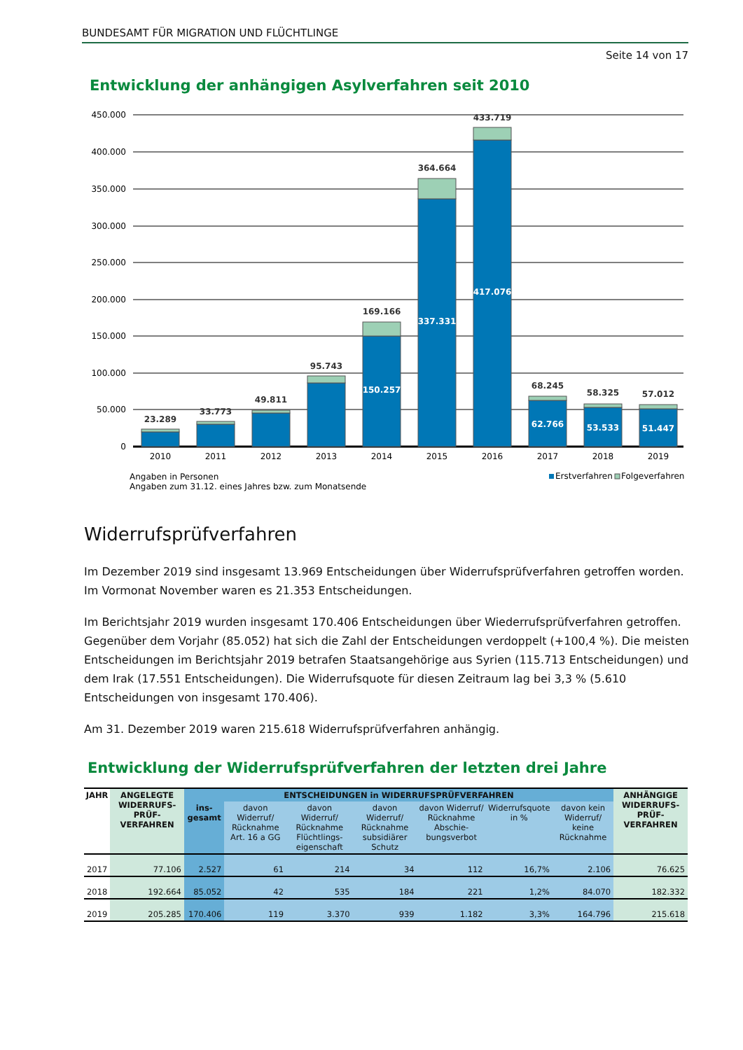BUNDESAMT FÜR MIGRATION UND FLÜCHTLINGE
Seite 14 von 17
Entwicklung der anhängigen Asylverfahren seit 2010
450.000
400.000
350.000
300.000
250.000
200.000
150.000
100.000
50.000
0
23.289
33.773
49.811
95.743
169.166
364.664
433.719
68.245
58.325
57.012
150.257
337.331
417.076
62.766
53.533
51.447
2010
2011
2012
2013
2014
2015
2016
2017
2018
2019
Angaben in Personen
Angaben zum 31.12. eines Jahres bzw. zum Monatsende
Erstverfahren
Folgeverfahren
Widerrufsprüfverfahren
Im Dezember 2019 sind insgesamt 13.969 Entscheidungen über Widerrufsprüfverfahren getroffen worden. Im Vormonat November waren es 21.353 Entscheidungen.
Im Berichtsjahr 2019 wurden insgesamt 170.406 Entscheidungen über Wiederrufsprüfverfahren getroffen. Gegenüber dem Vorjahr (85.052) hat sich die Zahl der Entscheidungen verdoppelt (+100,4 %). Die meisten Entscheidungen im Berichtsjahr 2019 betrafen Staatsangehörige aus Syrien (115.713 Entscheidungen) und dem Irak (17.551 Entscheidungen). Die Widerrufsquote für diesen Zeitraum lag bei 3,3 % (5.610 Entscheidungen von insgesamt 170.406).
Am 31. Dezember 2019 waren 215.618 Widerrufsprüfverfahren anhängig.
Entwicklung der Widerrufsprüfverfahren der letzten drei Jahre
| JAHR | ANGELEGTE WIDERRUFS-PRÜF-VERFAHREN | ENTSCHEIDUNGEN in WIDERRUFSPRÜFVERFAHREN | | | | | | | ANHÄNGIGE WIDERRUFS-PRÜF-VERFAHREN |
| --- | --- | --- | --- | --- | --- | --- | --- | --- | --- |
| | | ins-gesamt | davon Widerruf/ Rücknahme Art. 16 a GG | davon Widerruf/ Rücknahme Flüchtlings-eigenschaft | davon Widerruf/ Rücknahme subsidiärer Schutz | davon Widerruf/ Rücknahme Abschie-bungsverbot | Widerrufsquote in % | davon kein Widerruf/ keine Rücknahme | |
| 2017 | 77.106 | 2.527 | 61 | 214 | 34 | 112 | 16,7% | 2.106 | 76.625 |
| 2018 | 192.664 | 85.052 | 42 | 535 | 184 | 221 | 1,2% | 84.070 | 182.332 |
| 2019 | 205.285 | 170.406 | 119 | 3.370 | 939 | 1.182 | 3,3% | 164.796 | 215.618 |